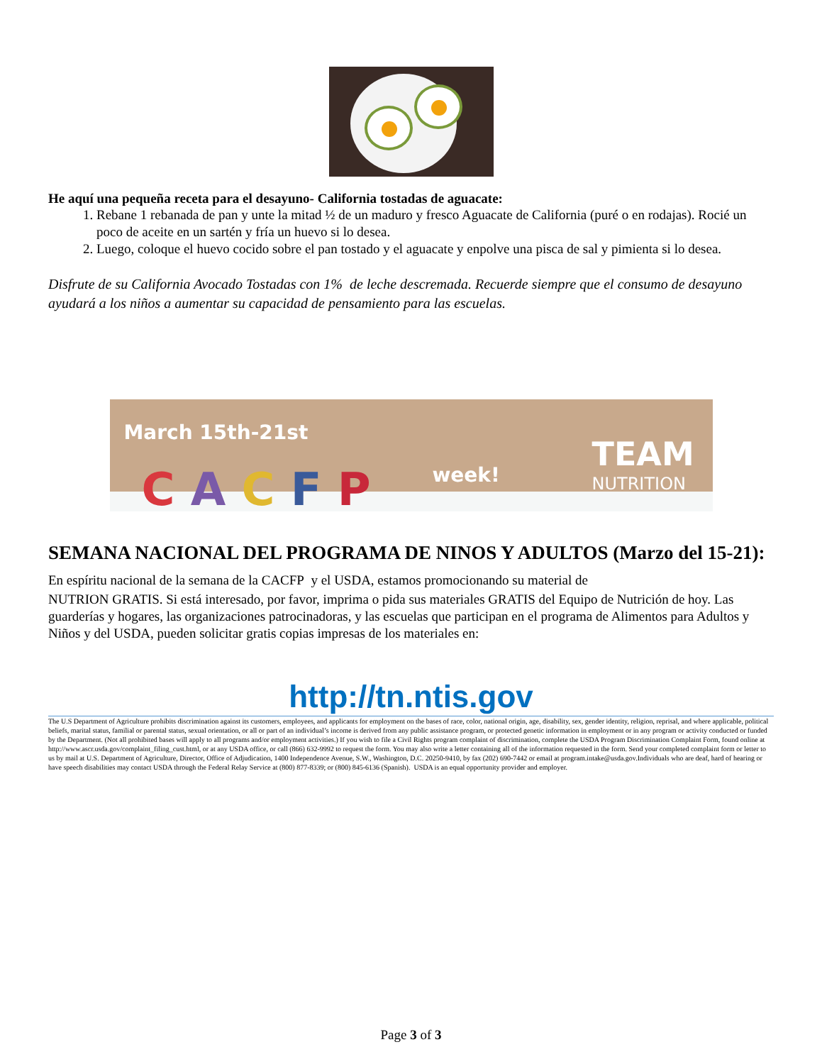He aquí una pequeña receta para el desayuno- California tostadas de aguacate:
1. Rebane 1 rebanada de pan y unte la mitad ½ de un maduro y fresco Aguacate de California (puré o en rodajas). Rocié un poco de aceite en un sartén y fría un huevo si lo desea.
2. Luego, coloque el huevo cocido sobre el pan tostado y el aguacate y enpolve una pisca de sal y pimienta si lo desea.
Disfrute de su California Avocado Tostadas con 1% de leche descremada. Recuerde siempre que el consumo de desayuno ayudará a los niños a aumentar su capacidad de pensamiento para las escuelas.
March 15th-21st
C A C F P week!
TEAM
NUTRITION
SEMANA NACIONAL DEL PROGRAMA DE NINOS Y ADULTOS (Marzo del 15-21): En espíritu nacional de la semana de la CACFP y el USDA, estamos promocionando su material de
NUTRION GRATIS. Si está interesado, por favor, imprima o pida sus materiales GRATIS del Equipo de Nutrición de hoy. Las guarderías y hogares, las organizaciones patrocinadoras, y las escuelas que participan en el programa de Alimentos para Adultos y Niños y del USDA, pueden solicitar gratis copias impresas de los materiales en:
http://tn.ntis.gov
The U.S Department of Agriculture prohibits discrimination against its customers, employees, and applicants for employment on the bases of race, color, national origin, age, disability, sex, gender identity, religion, reprisal, and where applicable, political beliefs, marital status, familial or parental status, sexual orientation, or all or part of an individual’s income is derived from any public assistance program, or protected genetic information in employment or in any program or activity conducted or funded by the Department. (Not all prohibited bases will apply to all programs and/or employment activities.) If you wish to file a Civil Rights program complaint of discrimination, complete the USDA Program Discrimination Complaint Form, found online at http://www.ascr.usda.gov/complaint_filing_cust.html, or at any USDA office, or call (866) 632-9992 to request the form. You may also write a letter containing all of the information requested in the form. Send your completed complaint form or letter to us by mail at U.S. Department of Agriculture, Director, Office of Adjudication, 1400 Independence Avenue, S.W., Washington, D.C. 20250-9410, by fax (202) 690-7442 or email at program.intake@usda.gov.Individuals who are deaf, hard of hearing or have speech disabilities may contact USDA through the Federal Relay Service at (800) 877-8339; or (800) 845-6136 (Spanish). USDA is an equal opportunity provider and employer.
Page 3 of 3